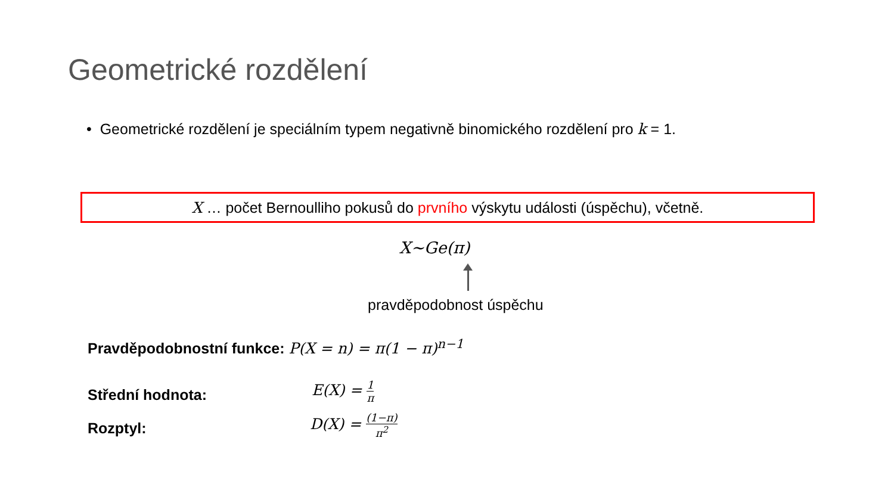Geometrické rozdělení
• Geometrické rozdělení je speciálním typem negativně binomického rozdělení pro k = 1.
X … počet Bernoulliho pokusů do prvního výskytu události (úspěchu), včetně.
X~Ge(π)
pravděpodobnost úspěchu
Pravděpodobnostní funkce: P(X = n) = π(1 − π)<sup>n−1</sup>
Střední hodnota: E(X) = 1 π
Rozptyl: D(X) = (1−π) π<sup>2</sup>